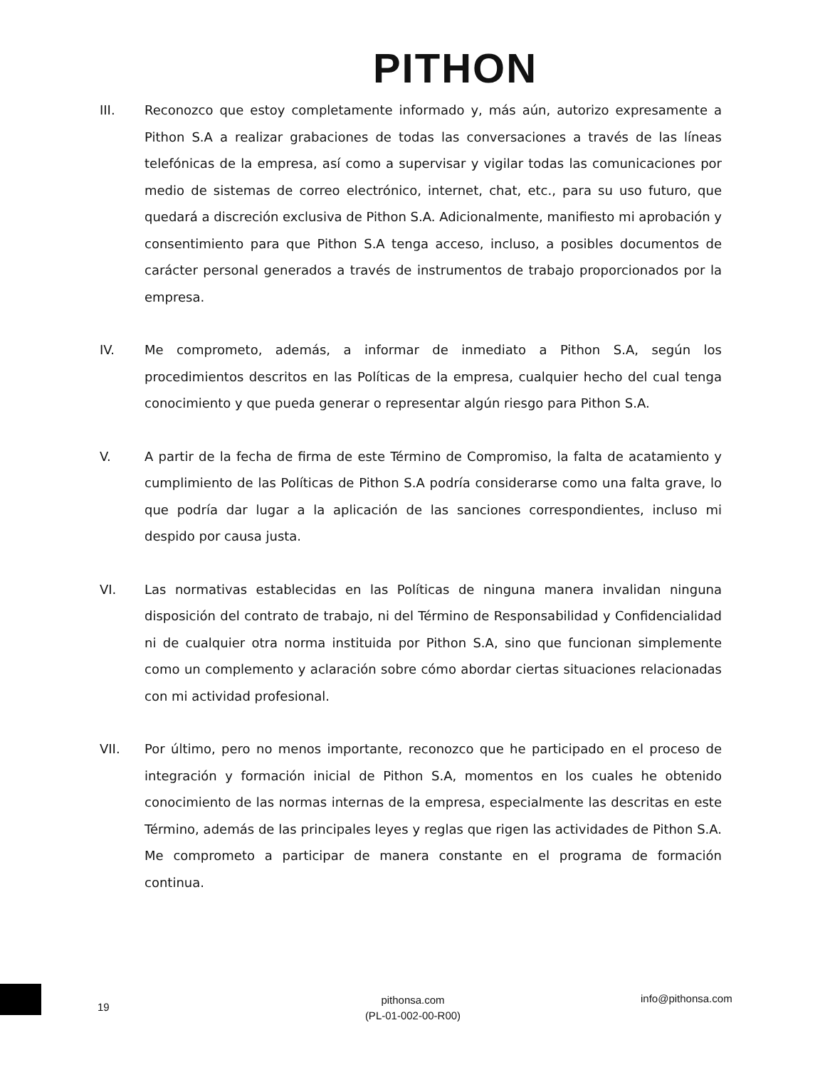PITHON
III. Reconozco que estoy completamente informado y, más aún, autorizo expresamente a Pithon S.A a realizar grabaciones de todas las conversaciones a través de las líneas telefónicas de la empresa, así como a supervisar y vigilar todas las comunicaciones por medio de sistemas de correo electrónico, internet, chat, etc., para su uso futuro, que quedará a discreción exclusiva de Pithon S.A. Adicionalmente, manifiesto mi aprobación y consentimiento para que Pithon S.A tenga acceso, incluso, a posibles documentos de carácter personal generados a través de instrumentos de trabajo proporcionados por la empresa.
IV. Me comprometo, además, a informar de inmediato a Pithon S.A, según los procedimientos descritos en las Políticas de la empresa, cualquier hecho del cual tenga conocimiento y que pueda generar o representar algún riesgo para Pithon S.A.
V. A partir de la fecha de firma de este Término de Compromiso, la falta de acatamiento y cumplimiento de las Políticas de Pithon S.A podría considerarse como una falta grave, lo que podría dar lugar a la aplicación de las sanciones correspondientes, incluso mi despido por causa justa.
VI. Las normativas establecidas en las Políticas de ninguna manera invalidan ninguna disposición del contrato de trabajo, ni del Término de Responsabilidad y Confidencialidad ni de cualquier otra norma instituida por Pithon S.A, sino que funcionan simplemente como un complemento y aclaración sobre cómo abordar ciertas situaciones relacionadas con mi actividad profesional.
VII. Por último, pero no menos importante, reconozco que he participado en el proceso de integración y formación inicial de Pithon S.A, momentos en los cuales he obtenido conocimiento de las normas internas de la empresa, especialmente las descritas en este Término, además de las principales leyes y reglas que rigen las actividades de Pithon S.A. Me comprometo a participar de manera constante en el programa de formación continua.
19
pithonsa.com
(PL-01-002-00-R00)
info@pithonsa.com